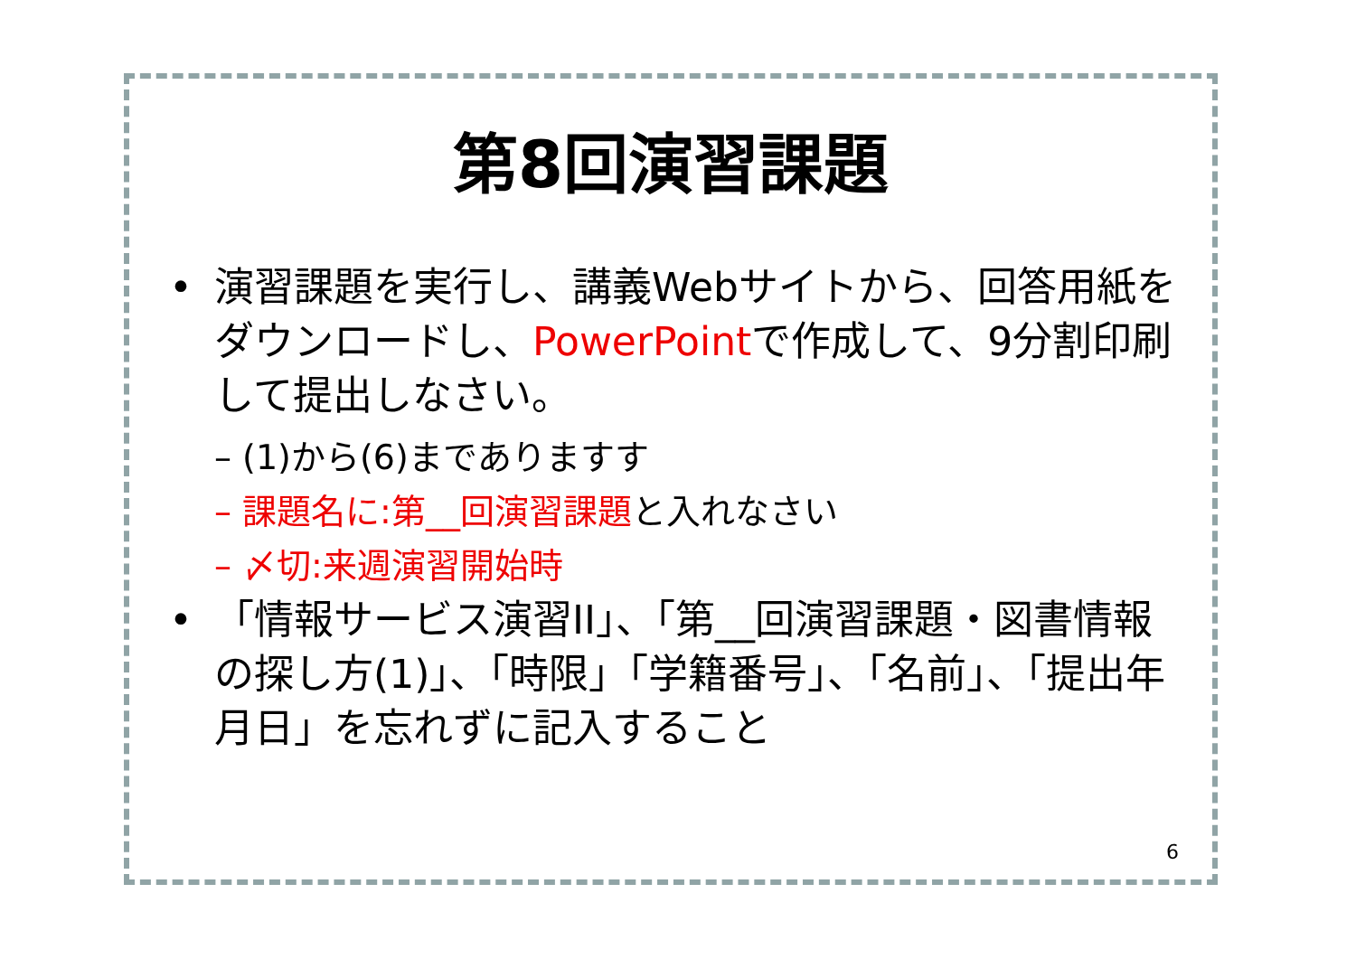第8回演習課題
• 演習課題を実行し、講義Webサイトから、回答用紙をダウンロードし、PowerPointで作成して、9分割印刷して提出しなさい。
– (1)から(6)までありますす
– 課題名に:第__回演習課題と入れなさい
– 〆切:来週演習開始時
• 「情報サービス演習II」、「第__回演習課題・図書情報の探し方(1)」、「時限」「学籍番号」、「名前」、「提出年月日」を忘れずに記入すること
6